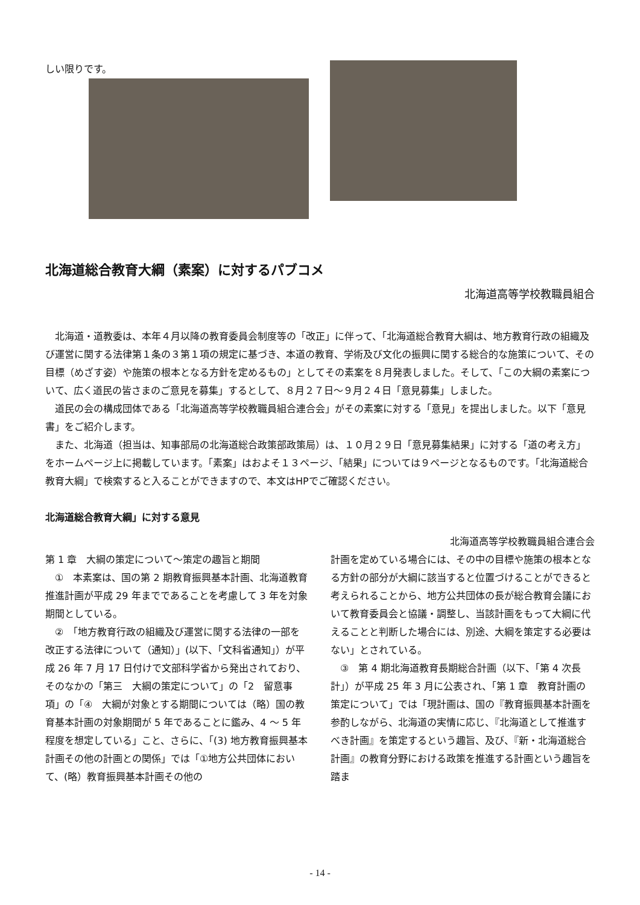しい限りです。
北海道総合教育大綱（素案）に対するパブコメ
北海道高等学校教職員組合
北海道・道教委は、本年４月以降の教育委員会制度等の「改正」に伴って、「北海道総合教育大綱は、地方教育行政の組織及び運営に関する法律第１条の３第１項の規定に基づき、本道の教育、学術及び文化の振興に関する総合的な施策について、その目標（めざす姿）や施策の根本となる方針を定めるもの」としてその素案を８月発表しました。そして、「この大綱の素案について、広く道民の皆さまのご意見を募集」するとして、８月２７日～９月２４日「意見募集」しました。
道民の会の構成団体である「北海道高等学校教職員組合連合会」がその素案に対する「意見」を提出しました。以下「意見書」をご紹介します。
また、北海道（担当は、知事部局の北海道総合政策部政策局）は、１０月２９日「意見募集結果」に対する「道の考え方」をホームページ上に掲載しています。「素案」はおよそ１３ページ、「結果」については９ページとなるものです。「北海道総合教育大綱」で検索すると入ることができますので、本文はHPでご確認ください。
北海道総合教育大綱」に対する意見
北海道高等学校教職員組合連合会
第 1 章　大綱の策定について～策定の趣旨と期間
①　本素案は、国の第 2 期教育振興基本計画、北海道教育推進計画が平成 29 年までであることを考慮して 3 年を対象期間としている。
②　「地方教育行政の組織及び運営に関する法律の一部を改正する法律について（通知）」(以下、「文科省通知」）が平成 26 年 7 月 17 日付けで文部科学省から発出されており、そのなかの「第三　大綱の策定について」の「2　留意事項」の「④　大綱が対象とする期間については（略）国の教育基本計画の対象期間が 5 年であることに鑑み、4 ～ 5 年程度を想定している」こと、さらに、「(3) 地方教育振興基本計画その他の計画との関係」では「①地方公共団体において、(略）教育振興基本計画その他の
計画を定めている場合には、その中の目標や施策の根本となる方針の部分が大綱に該当すると位置づけることができると考えられることから、地方公共団体の長が総合教育会議において教育委員会と協議・調整し、当該計画をもって大綱に代えることと判断した場合には、別途、大綱を策定する必要はない」とされている。
③　第 4 期北海道教育長期総合計画（以下、「第 4 次長計」）が平成 25 年 3 月に公表され、「第 1 章　教育計画の策定について」では「現計画は、国の『教育振興基本計画を参酌しながら、北海道の実情に応じ、『北海道として推進すべき計画』を策定するという趣旨、及び、『新・北海道総合計画』の教育分野における政策を推進する計画という趣旨を踏ま
- 14 -